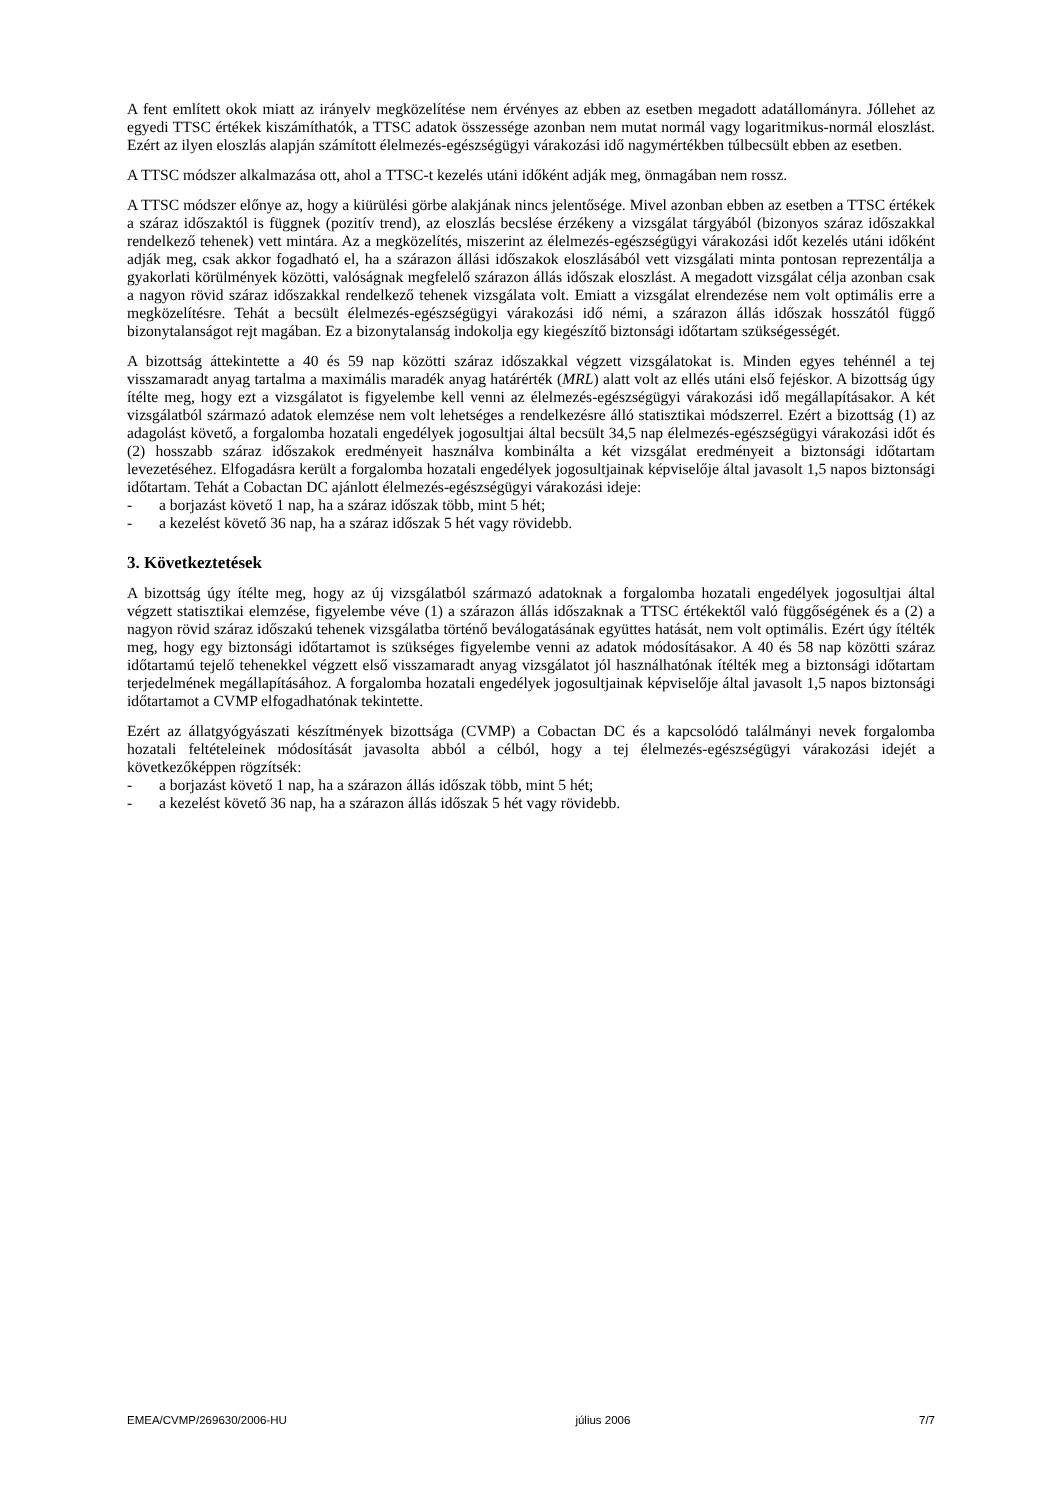A fent említett okok miatt az irányelv megközelítése nem érvényes az ebben az esetben megadott adatállományra. Jóllehet az egyedi TTSC értékek kiszámíthatók, a TTSC adatok összessége azonban nem mutat normál vagy logaritmikus-normál eloszlást. Ezért az ilyen eloszlás alapján számított élelmezés-egészségügyi várakozási idő nagymértékben túlbecsült ebben az esetben.
A TTSC módszer alkalmazása ott, ahol a TTSC-t kezelés utáni időként adják meg, önmagában nem rossz.
A TTSC módszer előnye az, hogy a kiürülési görbe alakjának nincs jelentősége. Mivel azonban ebben az esetben a TTSC értékek a száraz időszaktól is függnek (pozitív trend), az eloszlás becslése érzékeny a vizsgálat tárgyából (bizonyos száraz időszakkal rendelkező tehenek) vett mintára. Az a megközelítés, miszerint az élelmezés-egészségügyi várakozási időt kezelés utáni időként adják meg, csak akkor fogadható el, ha a szárazon állási időszakok eloszlásából vett vizsgálati minta pontosan reprezentálja a gyakorlati körülmények közötti, valóságnak megfelelő szárazon állás időszak eloszlást. A megadott vizsgálat célja azonban csak a nagyon rövid száraz időszakkal rendelkező tehenek vizsgálata volt. Emiatt a vizsgálat elrendezése nem volt optimális erre a megközelítésre. Tehát a becsült élelmezés-egészségügyi várakozási idő némi, a szárazon állás időszak hosszától függő bizonytalanságot rejt magában. Ez a bizonytalanság indokolja egy kiegészítő biztonsági időtartam szükségességét.
A bizottság áttekintette a 40 és 59 nap közötti száraz időszakkal végzett vizsgálatokat is. Minden egyes tehénnél a tej visszamaradt anyag tartalma a maximális maradék anyag határérték (MRL) alatt volt az ellés utáni első fejéskor. A bizottság úgy ítélte meg, hogy ezt a vizsgálatot is figyelembe kell venni az élelmezés-egészségügyi várakozási idő megállapításakor. A két vizsgálatból származó adatok elemzése nem volt lehetséges a rendelkezésre álló statisztikai módszerrel. Ezért a bizottság (1) az adagolást követő, a forgalomba hozatali engedélyek jogosultjai által becsült 34,5 nap élelmezés-egészségügyi várakozási időt és (2) hosszabb száraz időszakok eredményeit használva kombinálta a két vizsgálat eredményeit a biztonsági időtartam levezetéséhez. Elfogadásra került a forgalomba hozatali engedélyek jogosultjainak képviselője által javasolt 1,5 napos biztonsági időtartam. Tehát a Cobactan DC ajánlott élelmezés-egészségügyi várakozási ideje:
- a borjazást követő 1 nap, ha a száraz időszak több, mint 5 hét;
- a kezelést követő 36 nap, ha a száraz időszak 5 hét vagy rövidebb.
3. Következtetések
A bizottság úgy ítélte meg, hogy az új vizsgálatból származó adatoknak a forgalomba hozatali engedélyek jogosultjai által végzett statisztikai elemzése, figyelembe véve (1) a szárazon állás időszaknak a TTSC értékektől való függőségének és a (2) a nagyon rövid száraz időszakú tehenek vizsgálatba történő beválogatásának együttes hatását, nem volt optimális. Ezért úgy ítélték meg, hogy egy biztonsági időtartamot is szükséges figyelembe venni az adatok módosításakor. A 40 és 58 nap közötti száraz időtartamú tejelő tehenekkel végzett első visszamaradt anyag vizsgálatot jól használhatónak ítélték meg a biztonsági időtartam terjedelmének megállapításához. A forgalomba hozatali engedélyek jogosultjainak képviselője által javasolt 1,5 napos biztonsági időtartamot a CVMP elfogadhatónak tekintette.
Ezért az állatgyógyászati készítmények bizottsága (CVMP) a Cobactan DC és a kapcsolódó találmányi nevek forgalomba hozatali feltételeinek módosítását javasolta abból a célból, hogy a tej élelmezés-egészségügyi várakozási idejét a következőképpen rögzítsék:
- a borjazást követő 1 nap, ha a szárazon állás időszak több, mint 5 hét;
- a kezelést követő 36 nap, ha a szárazon állás időszak 5 hét vagy rövidebb.
EMEA/CVMP/269630/2006-HU július 2006 7/7